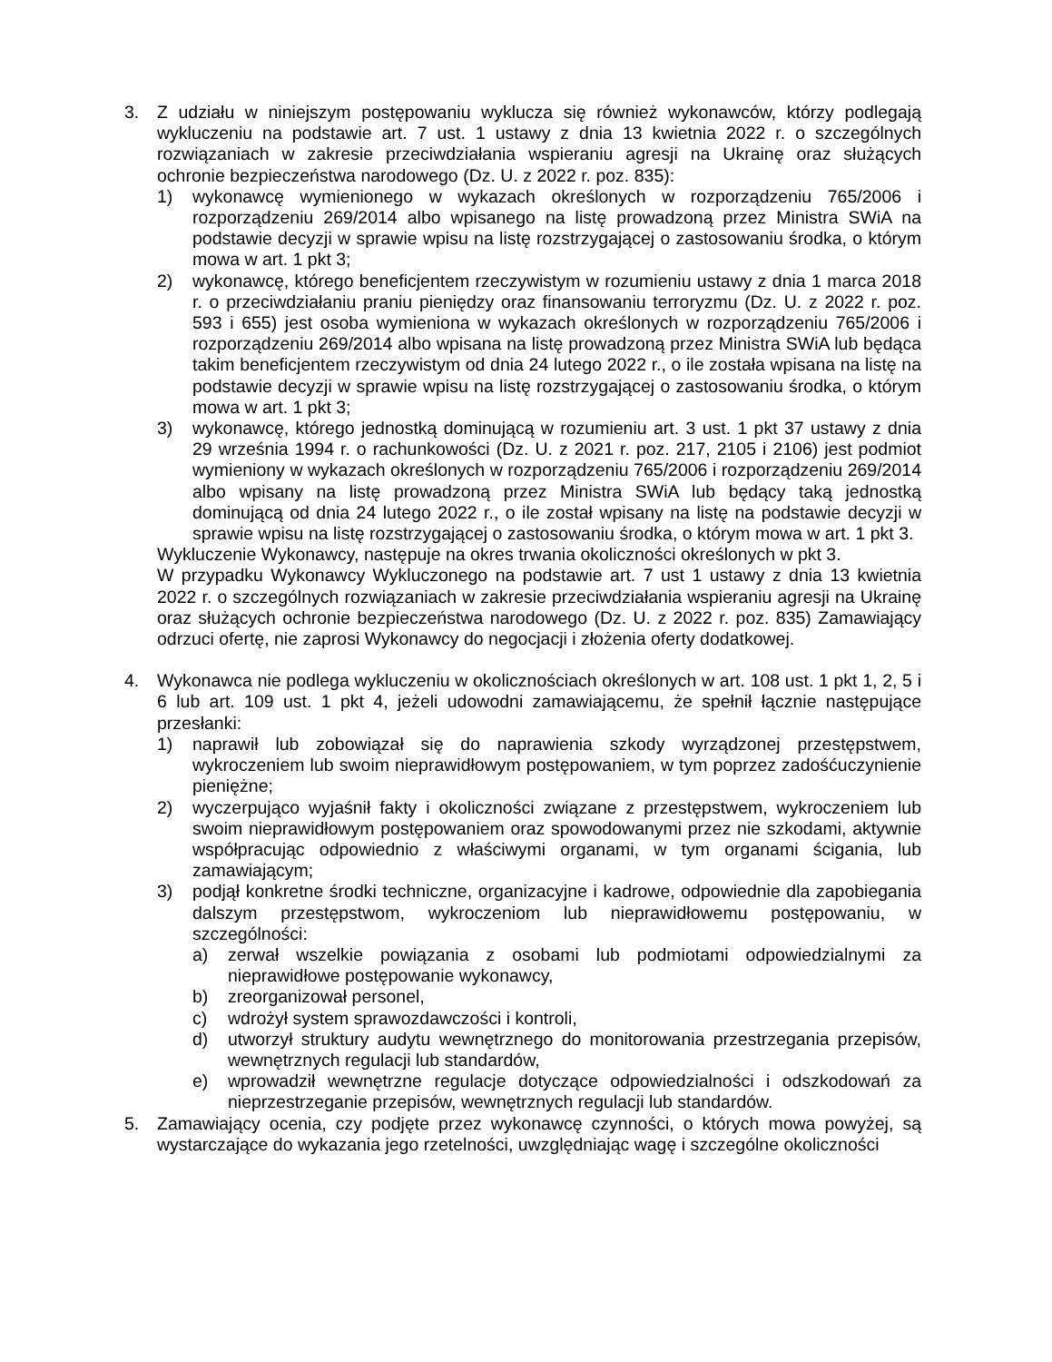3. Z udziału w niniejszym postępowaniu wyklucza się również wykonawców, którzy podlegają wykluczeniu na podstawie art. 7 ust. 1 ustawy z dnia 13 kwietnia 2022 r. o szczególnych rozwiązaniach w zakresie przeciwdziałania wspieraniu agresji na Ukrainę oraz służących ochronie bezpieczeństwa narodowego (Dz. U. z 2022 r. poz. 835):
1) wykonawcę wymienionego w wykazach określonych w rozporządzeniu 765/2006 i rozporządzeniu 269/2014 albo wpisanego na listę prowadzoną przez Ministra SWiA na podstawie decyzji w sprawie wpisu na listę rozstrzygającej o zastosowaniu środka, o którym mowa w art. 1 pkt 3;
2) wykonawcę, którego beneficjentem rzeczywistym w rozumieniu ustawy z dnia 1 marca 2018 r. o przeciwdziałaniu praniu pieniędzy oraz finansowaniu terroryzmu (Dz. U. z 2022 r. poz. 593 i 655) jest osoba wymieniona w wykazach określonych w rozporządzeniu 765/2006 i rozporządzeniu 269/2014 albo wpisana na listę prowadzoną przez Ministra SWiA lub będąca takim beneficjentem rzeczywistym od dnia 24 lutego 2022 r., o ile została wpisana na listę na podstawie decyzji w sprawie wpisu na listę rozstrzygającej o zastosowaniu środka, o którym mowa w art. 1 pkt 3;
3) wykonawcę, którego jednostką dominującą w rozumieniu art. 3 ust. 1 pkt 37 ustawy z dnia 29 września 1994 r. o rachunkowości (Dz. U. z 2021 r. poz. 217, 2105 i 2106) jest podmiot wymieniony w wykazach określonych w rozporządzeniu 765/2006 i rozporządzeniu 269/2014 albo wpisany na listę prowadzoną przez Ministra SWiA lub będący taką jednostką dominującą od dnia 24 lutego 2022 r., o ile został wpisany na listę na podstawie decyzji w sprawie wpisu na listę rozstrzygającej o zastosowaniu środka, o którym mowa w art. 1 pkt 3.
Wykluczenie Wykonawcy, następuje na okres trwania okoliczności określonych w pkt 3.
W przypadku Wykonawcy Wykluczonego na podstawie art. 7 ust 1 ustawy z dnia 13 kwietnia 2022 r. o szczególnych rozwiązaniach w zakresie przeciwdziałania wspieraniu agresji na Ukrainę oraz służących ochronie bezpieczeństwa narodowego (Dz. U. z 2022 r. poz. 835) Zamawiający odrzuci ofertę, nie zaprosi Wykonawcy do negocjacji i złożenia oferty dodatkowej.
4. Wykonawca nie podlega wykluczeniu w okolicznościach określonych w art. 108 ust. 1 pkt 1, 2, 5 i 6 lub art. 109 ust. 1 pkt 4, jeżeli udowodni zamawiającemu, że spełnił łącznie następujące przesłanki:
1) naprawił lub zobowiązał się do naprawienia szkody wyrządzonej przestępstwem, wykroczeniem lub swoim nieprawidłowym postępowaniem, w tym poprzez zadośćuczynienie pieniężne;
2) wyczerpująco wyjaśnił fakty i okoliczności związane z przestępstwem, wykroczeniem lub swoim nieprawidłowym postępowaniem oraz spowodowanymi przez nie szkodami, aktywnie współpracując odpowiednio z właściwymi organami, w tym organami ścigania, lub zamawiającym;
3) podjął konkretne środki techniczne, organizacyjne i kadrowe, odpowiednie dla zapobiegania dalszym przestępstwom, wykroczeniom lub nieprawidłowemu postępowaniu, w szczególności:
a) zerwał wszelkie powiązania z osobami lub podmiotami odpowiedzialnymi za nieprawidłowe postępowanie wykonawcy,
b) zreorganizował personel,
c) wdrożył system sprawozdawczości i kontroli,
d) utworzył struktury audytu wewnętrznego do monitorowania przestrzegania przepisów, wewnętrznych regulacji lub standardów,
e) wprowadził wewnętrzne regulacje dotyczące odpowiedzialności i odszkodowań za nieprzestrzeganie przepisów, wewnętrznych regulacji lub standardów.
5. Zamawiający ocenia, czy podjęte przez wykonawcę czynności, o których mowa powyżej, są wystarczające do wykazania jego rzetelności, uwzględniając wagę i szczególne okoliczności